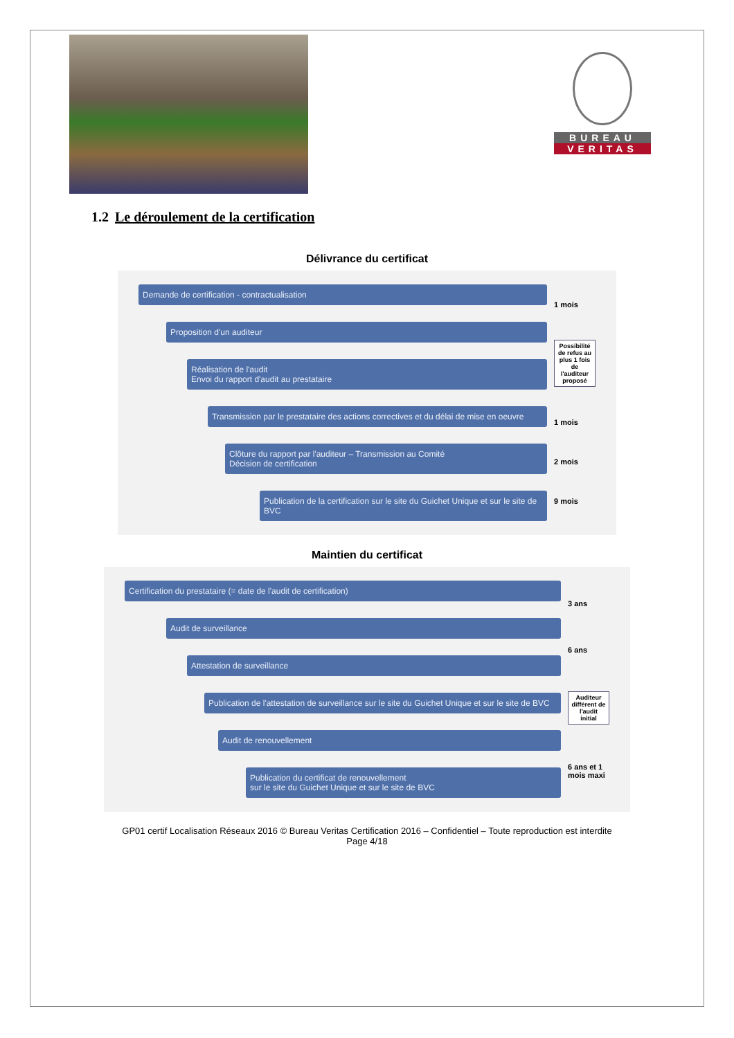BUREAU
VERITAS
1.2 Le déroulement de la certification
Délivrance du certificat
Demande de certification - contractualisation
Proposition d'un auditeur
Réalisation de l'audit
Envoi du rapport d'audit au prestataire
Transmission par le prestataire des actions correctives et du délai de mise en oeuvre
Clôture du rapport par l'auditeur – Transmission au Comité
Décision de certification
Publication de la certification sur le site du Guichet Unique et sur le site de BVC
1 mois
Possibilité de refus au plus 1 fois de l'auditeur proposé
1 mois
2 mois
9 mois
Maintien du certificat
Certification du prestataire (= date de l'audit de certification)
Audit de surveillance
Attestation de surveillance
Publication de l'attestation de surveillance sur le site du Guichet Unique et sur le site de BVC
Audit de renouvellement
Publication du certificat de renouvellement
sur le site du Guichet Unique et sur le site de BVC
3 ans
6 ans
Auditeur différent de l'audit initial
6 ans et 1 mois maxi
GP01 certif Localisation Réseaux 2016 © Bureau Veritas Certification 2016 – Confidentiel – Toute reproduction est interdite
Page 4/18